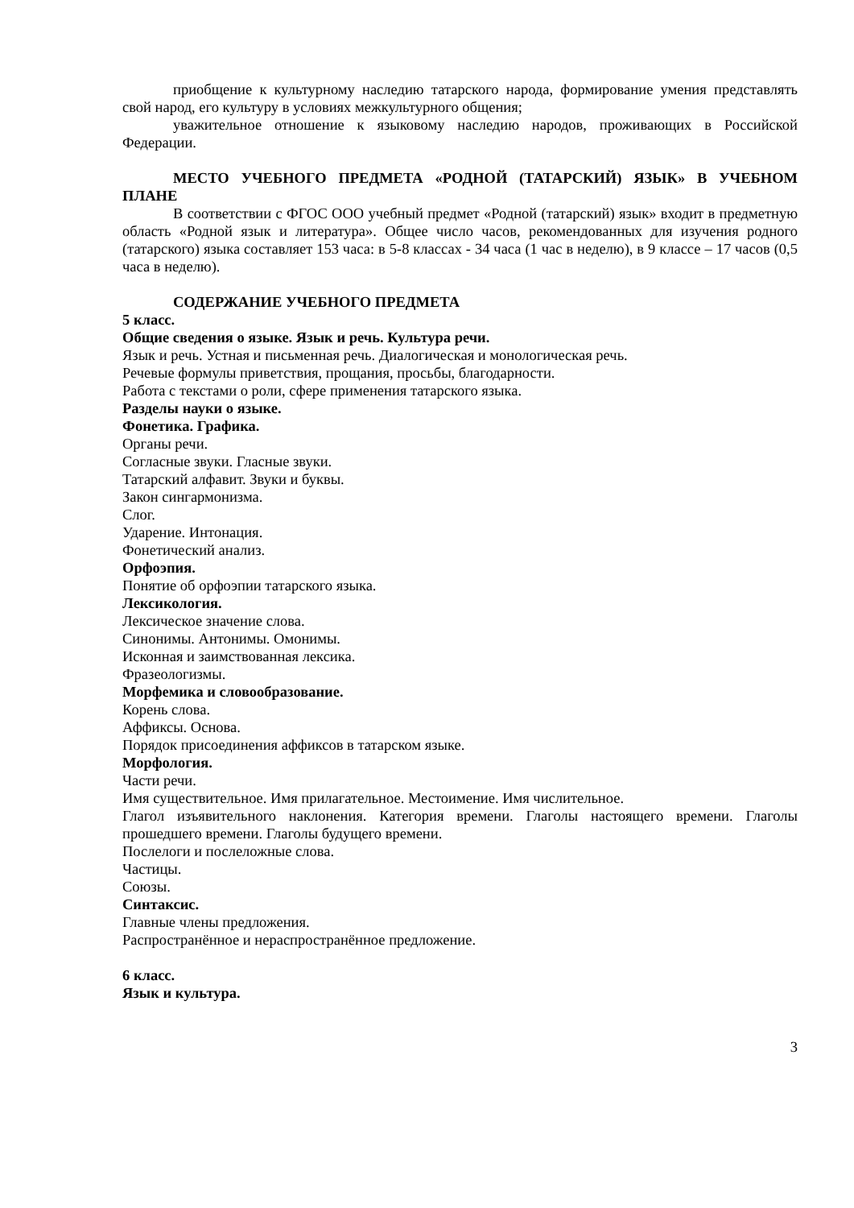приобщение к культурному наследию татарского народа, формирование умения представлять свой народ, его культуру в условиях межкультурного общения;
уважительное отношение к языковому наследию народов, проживающих в Российской Федерации.
МЕСТО УЧЕБНОГО ПРЕДМЕТА «РОДНОЙ (ТАТАРСКИЙ) ЯЗЫК» В УЧЕБНОМ ПЛАНЕ
В соответствии с ФГОС ООО учебный предмет «Родной (татарский) язык» входит в предметную область «Родной язык и литература». Общее число часов, рекомендованных для изучения родного (татарского) языка составляет 153 часа: в 5-8 классах - 34 часа (1 час в неделю), в 9 классе – 17 часов (0,5 часа в неделю).
СОДЕРЖАНИЕ УЧЕБНОГО ПРЕДМЕТА
5 класс.
Общие сведения о языке. Язык и речь. Культура речи.
Язык и речь. Устная и письменная речь. Диалогическая и монологическая речь.
Речевые формулы приветствия, прощания, просьбы, благодарности.
Работа с текстами о роли, сфере применения татарского языка.
Разделы науки о языке.
Фонетика. Графика.
Органы речи.
Согласные звуки. Гласные звуки.
Татарский алфавит. Звуки и буквы.
Закон сингармонизма.
Слог.
Ударение. Интонация.
Фонетический анализ.
Орфоэпия.
Понятие об орфоэпии татарского языка.
Лексикология.
Лексическое значение слова.
Синонимы. Антонимы. Омонимы.
Исконная и заимствованная лексика.
Фразеологизмы.
Морфемика и словообразование.
Корень слова.
Аффиксы. Основа.
Порядок присоединения аффиксов в татарском языке.
Морфология.
Части речи.
Имя существительное. Имя прилагательное. Местоимение. Имя числительное.
Глагол изъявительного наклонения. Категория времени. Глаголы настоящего времени. Глаголы прошедшего времени. Глаголы будущего времени.
Послелоги и послеложные слова.
Частицы.
Союзы.
Синтаксис.
Главные члены предложения.
Распространённое и нераспространённое предложение.
6 класс.
Язык и культура.
3